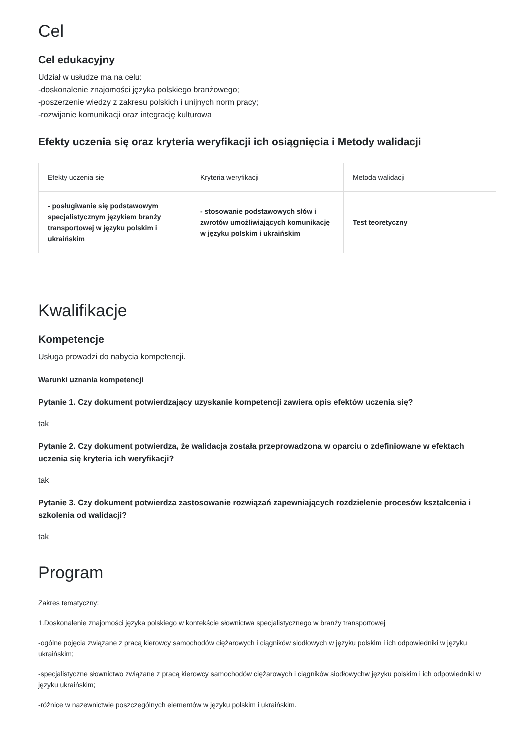Cel
Cel edukacyjny
Udział w usłudze ma na celu:
-doskonalenie znajomości języka polskiego branżowego;
-poszerzenie wiedzy z zakresu polskich i unijnych norm pracy;
-rozwijanie komunikacji oraz integrację kulturowa
Efekty uczenia się oraz kryteria weryfikacji ich osiągnięcia i Metody walidacji
| Efekty uczenia się | Kryteria weryfikacji | Metoda walidacji |
| --- | --- | --- |
| - posługiwanie się podstawowym specjalistycznym językiem branży transportowej w języku polskim i ukraińskim | - stosowanie podstawowych słów i zwrotów umożliwiających komunikację w języku polskim i ukraińskim | Test teoretyczny |
Kwalifikacje
Kompetencje
Usługa prowadzi do nabycia kompetencji.
Warunki uznania kompetencji
Pytanie 1. Czy dokument potwierdzający uzyskanie kompetencji zawiera opis efektów uczenia się?
tak
Pytanie 2. Czy dokument potwierdza, że walidacja została przeprowadzona w oparciu o zdefiniowane w efektach uczenia się kryteria ich weryfikacji?
tak
Pytanie 3. Czy dokument potwierdza zastosowanie rozwiązań zapewniających rozdzielenie procesów kształcenia i szkolenia od walidacji?
tak
Program
Zakres tematyczny:
1.Doskonalenie znajomości języka polskiego w kontekście słownictwa specjalistycznego w branży transportowej
-ogólne pojęcia związane z pracą kierowcy samochodów ciężarowych i ciągników siodłowych w języku polskim i ich odpowiedniki w języku ukraińskim;
-specjalistyczne słownictwo związane z pracą kierowcy samochodów ciężarowych i ciągników siodłowychw języku polskim i ich odpowiedniki w języku ukraińskim;
-różnice w nazewnictwie poszczególnych elementów w języku polskim i ukraińskim.